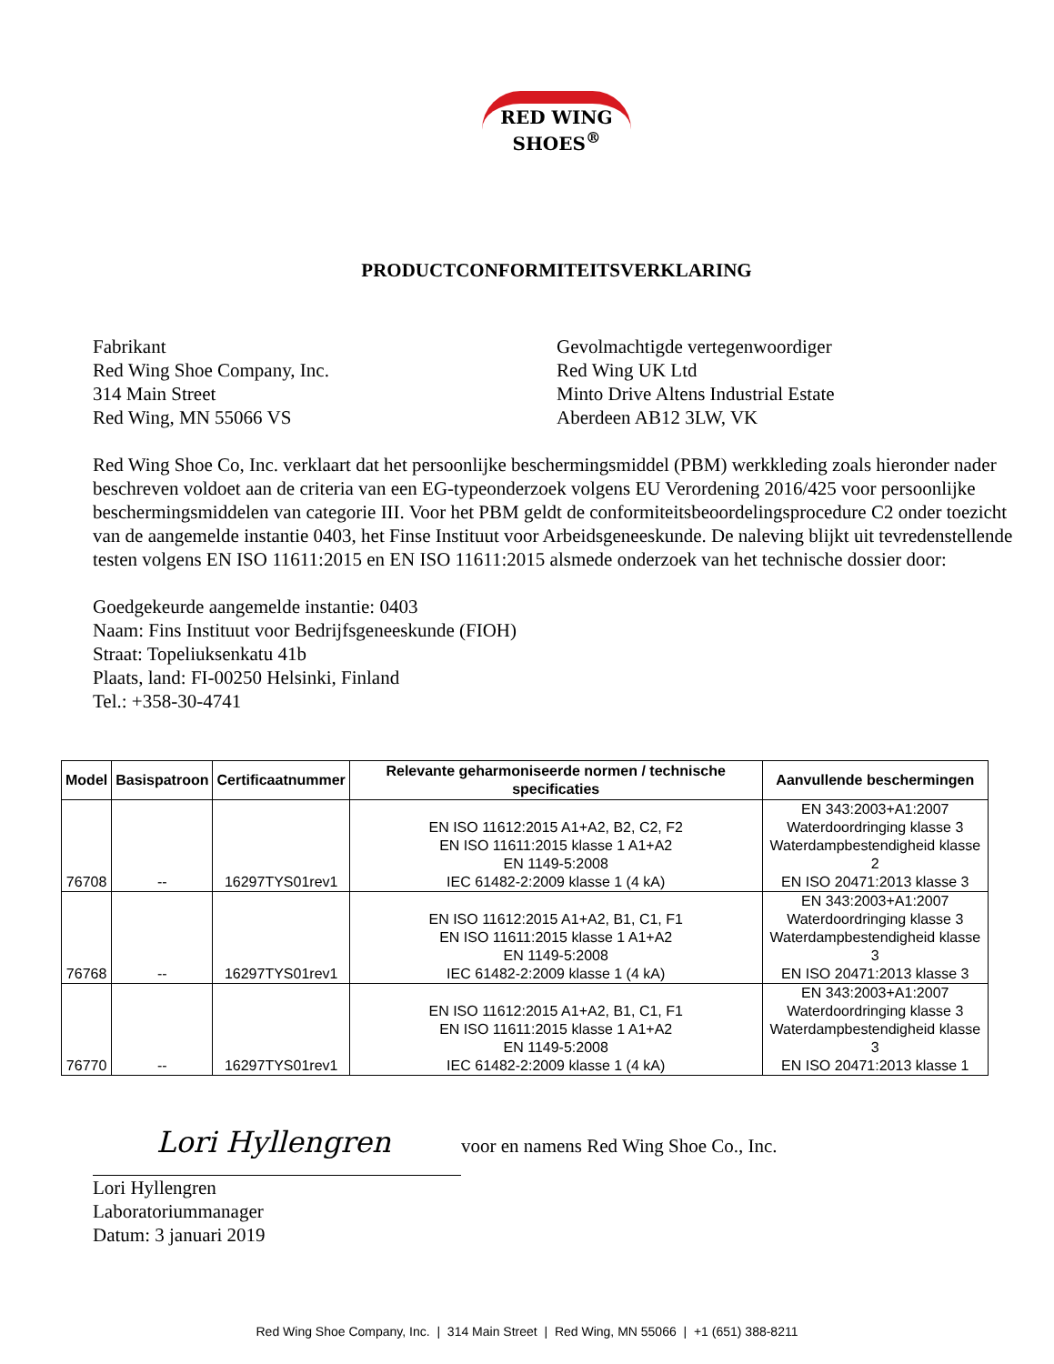RED WING
SHOES<sup>®</sup>
PRODUCTCONFORMITEITSVERKLARING
Fabrikant
Red Wing Shoe Company, Inc.
314 Main Street
Red Wing, MN 55066 VS
Gevolmachtigde vertegenwoordiger
Red Wing UK Ltd
Minto Drive Altens Industrial Estate
Aberdeen AB12 3LW, VK
Red Wing Shoe Co, Inc. verklaart dat het persoonlijke beschermingsmiddel (PBM) werkkleding zoals hieronder nader beschreven voldoet aan de criteria van een EG-typeonderzoek volgens EU Verordening 2016/425 voor persoonlijke beschermingsmiddelen van categorie III. Voor het PBM geldt de conformiteitsbeoordelingsprocedure C2 onder toezicht van de aangemelde instantie 0403, het Finse Instituut voor Arbeidsgeneeskunde. De naleving blijkt uit tevredenstellende testen volgens EN ISO 11611:2015 en EN ISO 11611:2015 alsmede onderzoek van het technische dossier door:
Goedgekeurde aangemelde instantie: 0403
Naam: Fins Instituut voor Bedrijfsgeneeskunde (FIOH)
Straat: Topeliuksenkatu 41b
Plaats, land: FI-00250 Helsinki, Finland
Tel.: +358-30-4741
| Model | Basispatroon | Certificaatnummer | Relevante geharmoniseerde normen / technische specificaties | Aanvullende beschermingen |
| --- | --- | --- | --- | --- |
| 76708 | -- | 16297TYS01rev1 | EN ISO 11612:2015 A1+A2, B2, C2, F2 EN ISO 11611:2015 klasse 1 A1+A2 EN 1149-5:2008 IEC 61482-2:2009 klasse 1 (4 kA) | EN 343:2003+A1:2007 Waterdoordringing klasse 3 Waterdampbestendigheid klasse 2 EN ISO 20471:2013 klasse 3 |
| 76768 | -- | 16297TYS01rev1 | EN ISO 11612:2015 A1+A2, B1, C1, F1 EN ISO 11611:2015 klasse 1 A1+A2 EN 1149-5:2008 IEC 61482-2:2009 klasse 1 (4 kA) | EN 343:2003+A1:2007 Waterdoordringing klasse 3 Waterdampbestendigheid klasse 3 EN ISO 20471:2013 klasse 3 |
| 76770 | -- | 16297TYS01rev1 | EN ISO 11612:2015 A1+A2, B1, C1, F1 EN ISO 11611:2015 klasse 1 A1+A2 EN 1149-5:2008 IEC 61482-2:2009 klasse 1 (4 kA) | EN 343:2003+A1:2007 Waterdoordringing klasse 3 Waterdampbestendigheid klasse 3 EN ISO 20471:2013 klasse 1 |
Lori Hyllengren voor en namens Red Wing Shoe Co., Inc.
Lori Hyllengren
Laboratoriummanager
Datum: 3 januari 2019
Red Wing Shoe Company, Inc. | 314 Main Street | Red Wing, MN 55066 | +1 (651) 388-8211